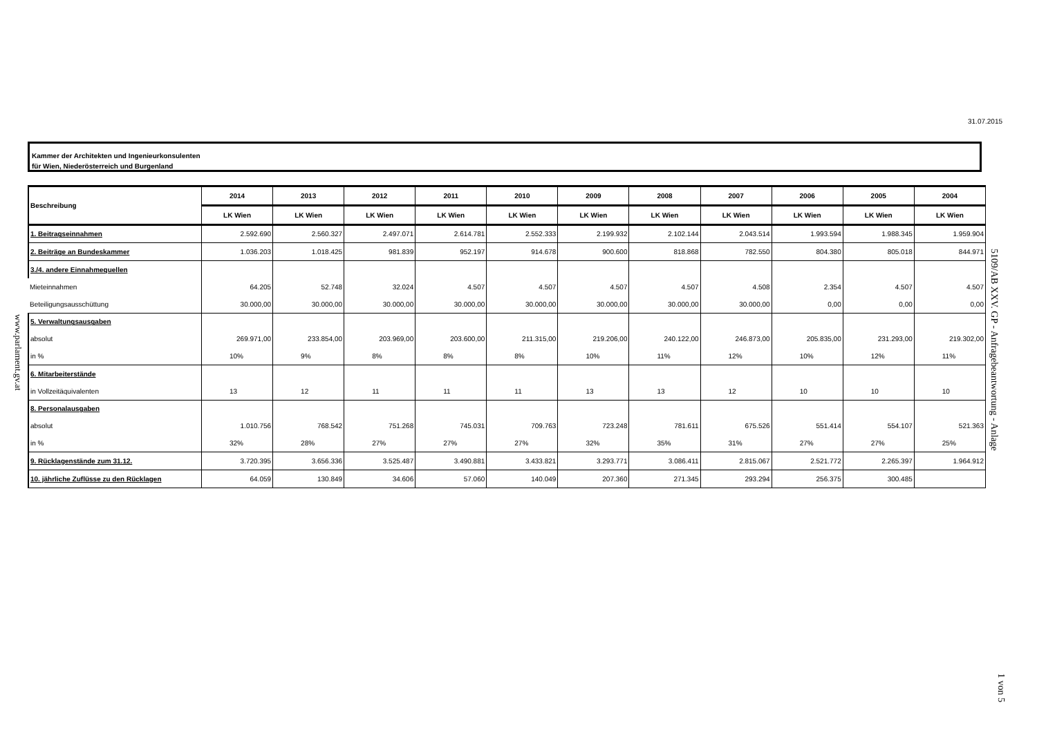31.07.2015
5109/AB XXV. GP - Anfragebeantwortung - Anlage
www.parlament.gv.at
1 von 5
Kammer der Architekten und Ingenieurkonsulenten
für Wien, Niederösterreich und Burgenland
| Beschreibung | 2014 | 2013 | 2012 | 2011 | 2010 | 2009 | 2008 | 2007 | 2006 | 2005 | 2004 |
| --- | --- | --- | --- | --- | --- | --- | --- | --- | --- | --- | --- |
| | LK Wien | LK Wien | LK Wien | LK Wien | LK Wien | LK Wien | LK Wien | LK Wien | LK Wien | LK Wien | LK Wien |
| 1. Beitragseinnahmen | 2.592.690 | 2.560.327 | 2.497.071 | 2.614.781 | 2.552.333 | 2.199.932 | 2.102.144 | 2.043.514 | 1.993.594 | 1.988.345 | 1.959.904 |
| 2. Beiträge an Bundeskammer | 1.036.203 | 1.018.425 | 981.839 | 952.197 | 914.678 | 900.600 | 818.868 | 782.550 | 804.380 | 805.018 | 844.971 |
| 3./4. andere Einnahmequellen | | | | | | | | | | | |
| Mieteinnahmen | 64.205 | 52.748 | 32.024 | 4.507 | 4.507 | 4.507 | 4.507 | 4.508 | 2.354 | 4.507 | 4.507 |
| Beteiligungsausschüttung | 30.000,00 | 30.000,00 | 30.000,00 | 30.000,00 | 30.000,00 | 30.000,00 | 30.000,00 | 30.000,00 | 0,00 | 0,00 | 0,00 |
| 5. Verwaltungsausgaben | | | | | | | | | | | |
| absolut | 269.971,00 | 233.854,00 | 203.969,00 | 203.600,00 | 211.315,00 | 219.206,00 | 240.122,00 | 246.873,00 | 205.835,00 | 231.293,00 | 219.302,00 |
| in % | 10% | 9% | 8% | 8% | 8% | 10% | 11% | 12% | 10% | 12% | 11% |
| 6. Mitarbeiterstände | | | | | | | | | | | |
| in Vollzeitäquivalenten | 13 | 12 | 11 | 11 | 11 | 13 | 13 | 12 | 10 | 10 | 10 |
| 8. Personalausgaben | | | | | | | | | | | |
| absolut | 1.010.756 | 768.542 | 751.268 | 745.031 | 709.763 | 723.248 | 781.611 | 675.526 | 551.414 | 554.107 | 521.363 |
| in % | 32% | 28% | 27% | 27% | 27% | 32% | 35% | 31% | 27% | 27% | 25% |
| 9. Rücklagenstände zum 31.12. | 3.720.395 | 3.656.336 | 3.525.487 | 3.490.881 | 3.433.821 | 3.293.771 | 3.086.411 | 2.815.067 | 2.521.772 | 2.265.397 | 1.964.912 |
| 10. jährliche Zuflüsse zu den Rücklagen | 64.059 | 130.849 | 34.606 | 57.060 | 140.049 | 207.360 | 271.345 | 293.294 | 256.375 | 300.485 | |